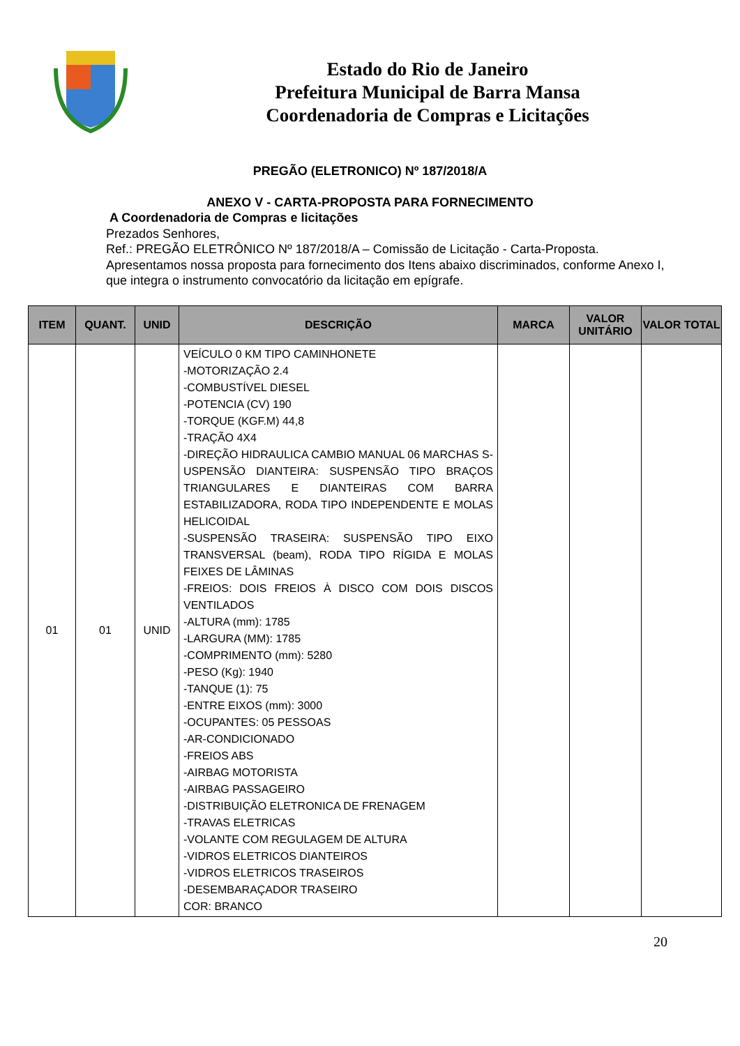Estado do Rio de Janeiro
Prefeitura Municipal de Barra Mansa
Coordenadoria de Compras e Licitações
PREGÃO (ELETRONICO) Nº 187/2018/A
ANEXO V - CARTA-PROPOSTA PARA FORNECIMENTO
A Coordenadoria de Compras e licitações
Prezados Senhores,
Ref.: PREGÃO ELETRÔNICO Nº 187/2018/A – Comissão de Licitação - Carta-Proposta.
Apresentamos nossa proposta para fornecimento dos Itens abaixo discriminados, conforme Anexo I, que integra o instrumento convocatório da licitação em epígrafe.
| ITEM | QUANT. | UNID | DESCRIÇÃO | MARCA | VALOR UNITÁRIO | VALOR TOTAL |
| --- | --- | --- | --- | --- | --- | --- |
| 01 | 01 | UNID | VEÍCULO 0 KM TIPO CAMINHONETE -MOTORIZAÇÃO 2.4 -COMBUSTÍVEL DIESEL -POTENCIA (CV) 190 -TORQUE (KGF.M) 44,8 -TRAÇÃO 4X4 -DIREÇÃO HIDRAULICA CAMBIO MANUAL 06 MARCHAS S-USPENSÃO DIANTEIRA: SUSPENSÃO TIPO BRAÇOS TRIANGULARES E DIANTEIRAS COM BARRA ESTABILIZADORA, RODA TIPO INDEPENDENTE E MOLAS HELICOIDAL -SUSPENSÃO TRASEIRA: SUSPENSÃO TIPO EIXO TRANSVERSAL (beam), RODA TIPO RÍGIDA E MOLAS FEIXES DE LÂMINAS -FREIOS: DOIS FREIOS À DISCO COM DOIS DISCOS VENTILADOS -ALTURA (mm): 1785 -LARGURA (MM): 1785 -COMPRIMENTO (mm): 5280 -PESO (Kg): 1940 -TANQUE (1): 75 -ENTRE EIXOS (mm): 3000 -OCUPANTES: 05 PESSOAS -AR-CONDICIONADO -FREIOS ABS -AIRBAG MOTORISTA -AIRBAG PASSAGEIRO -DISTRIBUIÇÃO ELETRONICA DE FRENAGEM -TRAVAS ELETRICAS -VOLANTE COM REGULAGEM DE ALTURA -VIDROS ELETRICOS DIANTEIROS -VIDROS ELETRICOS TRASEIROS -DESEMBARAÇADOR TRASEIRO COR: BRANCO | | | |
20